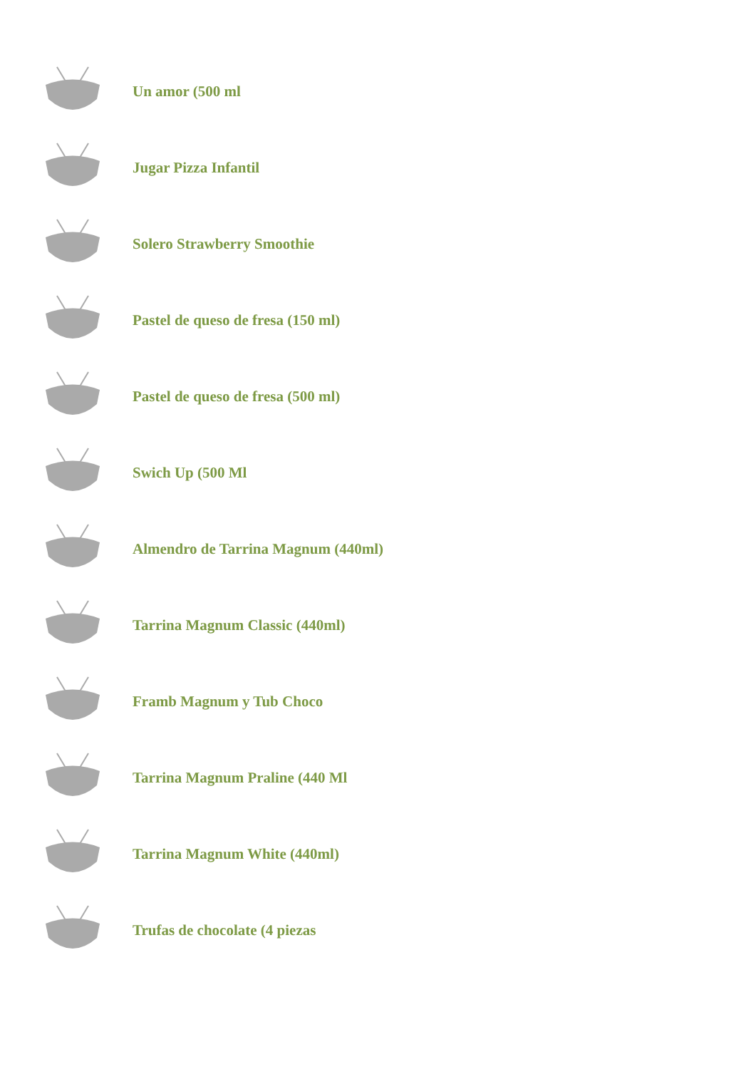Un amor (500 ml
Jugar Pizza Infantil
Solero Strawberry Smoothie
Pastel de queso de fresa (150 ml)
Pastel de queso de fresa (500 ml)
Swich Up (500 Ml
Almendro de Tarrina Magnum (440ml)
Tarrina Magnum Classic (440ml)
Framb Magnum y Tub Choco
Tarrina Magnum Praline (440 Ml
Tarrina Magnum White (440ml)
Trufas de chocolate (4 piezas